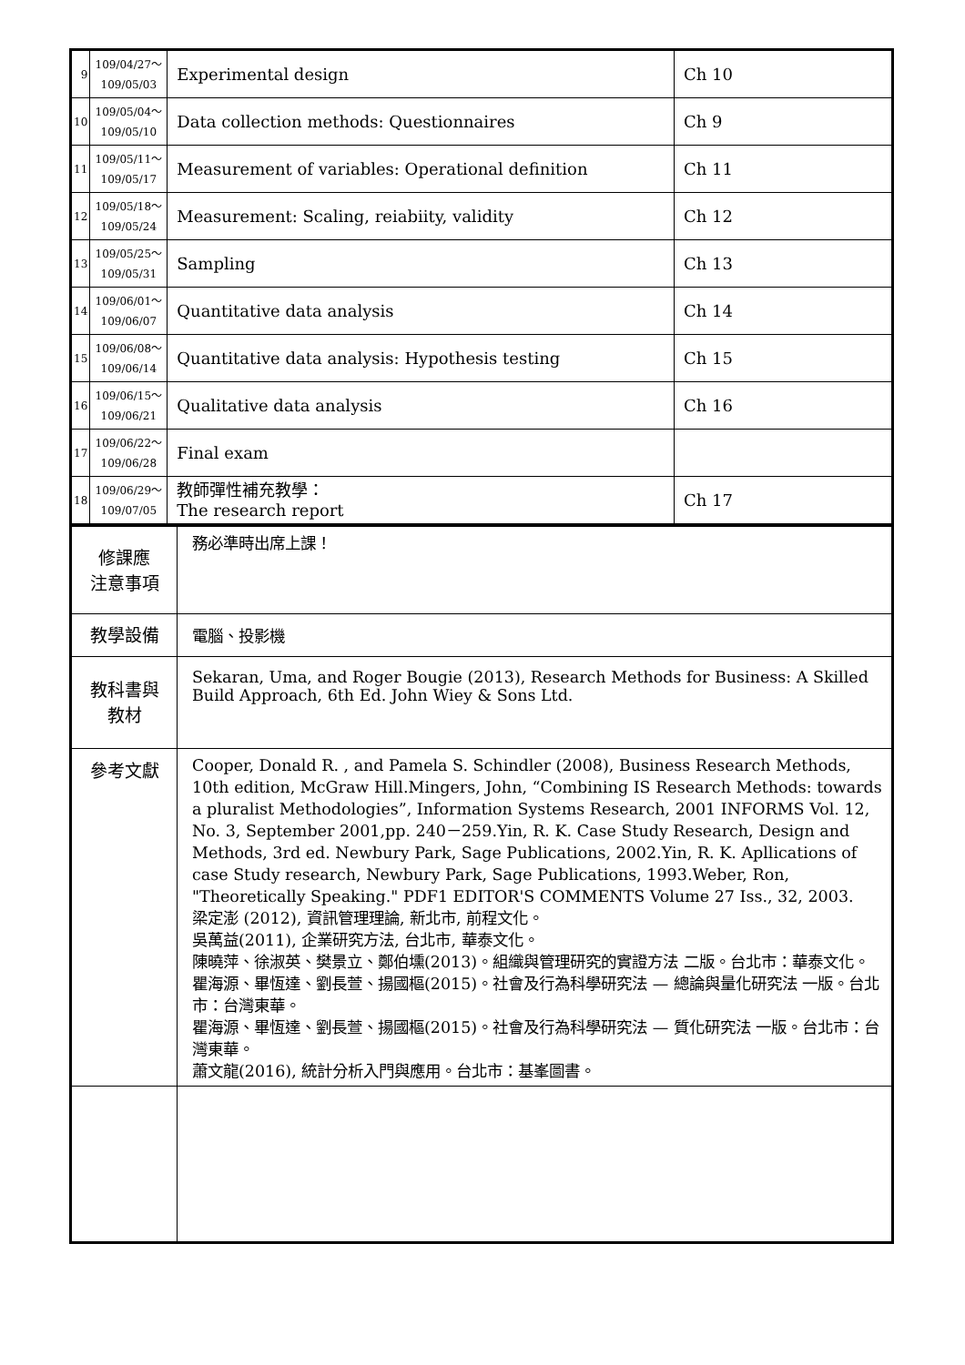| 9 | 109/04/27～ 109/05/03 | Experimental design | Ch 10 |
| 10 | 109/05/04～ 109/05/10 | Data collection methods: Questionnaires | Ch 9 |
| 11 | 109/05/11～ 109/05/17 | Measurement of variables: Operational definition | Ch 11 |
| 12 | 109/05/18～ 109/05/24 | Measurement: Scaling, reiabiity, validity | Ch 12 |
| 13 | 109/05/25～ 109/05/31 | Sampling | Ch 13 |
| 14 | 109/06/01～ 109/06/07 | Quantitative data analysis | Ch 14 |
| 15 | 109/06/08～ 109/06/14 | Quantitative data analysis: Hypothesis testing | Ch 15 |
| 16 | 109/06/15～ 109/06/21 | Qualitative data analysis | Ch 16 |
| 17 | 109/06/22～ 109/06/28 | Final exam | |
| 18 | 109/06/29～ 109/07/05 | 教師彈性補充教學： The research report | Ch 17 |
| 修課應 注意事項 | 務必準時出席上課！ |
| 教學設備 | 電腦、投影機 |
| 教科書與 教材 | Sekaran, Uma, and Roger Bougie (2013), Research Methods for Business: A Skilled Build Approach, 6th Ed. John Wiey & Sons Ltd. |
| 參考文獻 | Cooper, Donald R. , and Pamela S. Schindler (2008), Business Research Methods, 10th edition, McGraw Hill.Mingers, John, “Combining IS Research Methods: towards a pluralist Methodologies”, Information Systems Research, 2001 INFORMS Vol. 12, No. 3, September 2001,pp. 240－259.Yin, R. K. Case Study Research, Design and Methods, 3rd ed. Newbury Park, Sage Publications, 2002.Yin, R. K. Apllications of case Study research, Newbury Park, Sage Publications, 1993.Weber, Ron, "Theoretically Speaking." PDF1 EDITOR'S COMMENTS Volume 27 Iss., 32, 2003. 梁定澎 (2012), 資訊管理理論, 新北市, 前程文化。 吳萬益(2011), 企業研究方法, 台北市, 華泰文化。 陳曉萍、徐淑英、樊景立、鄭伯壎(2013)。組織與管理研究的實證方法 二版。台北市：華泰文化。 瞿海源、畢恆達、劉長萱、揚國樞(2015)。社會及行為科學研究法 — 總論與量化研究法 一版。台北市：台灣東華。 瞿海源、畢恆達、劉長萱、揚國樞(2015)。社會及行為科學研究法 — 質化研究法 一版。台北市：台灣東華。 蕭文龍(2016), 統計分析入門與應用。台北市：基峯圖書。 |